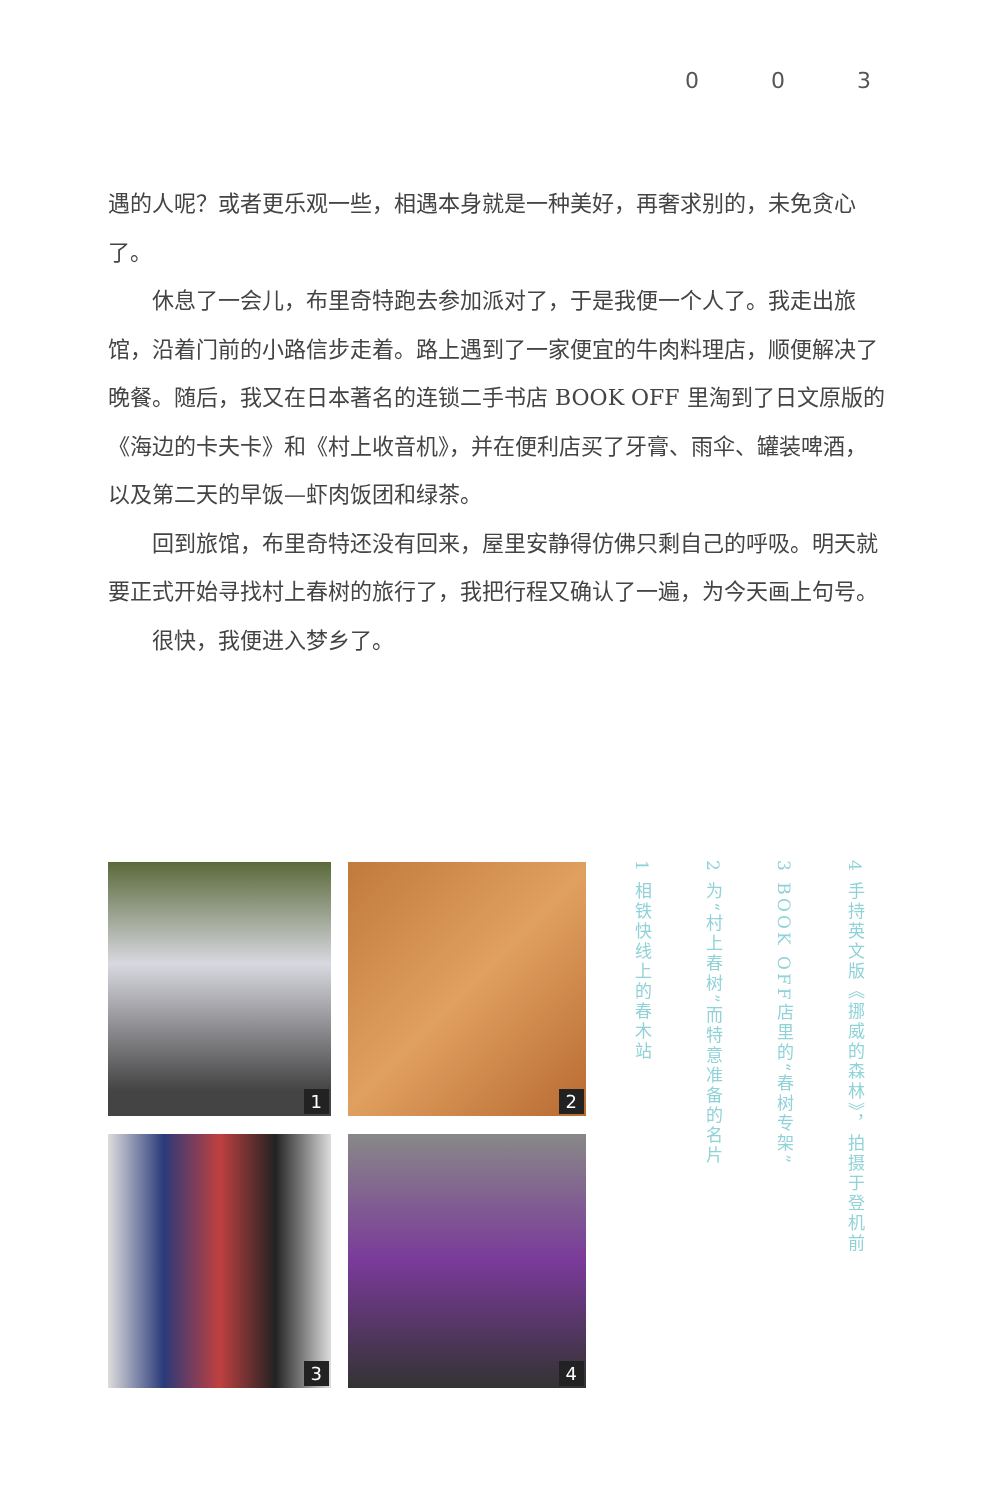003
遇的人呢？或者更乐观一些，相遇本身就是一种美好，再奢求别的，未免贪心了。
休息了一会儿，布里奇特跑去参加派对了，于是我便一个人了。我走出旅馆，沿着门前的小路信步走着。路上遇到了一家便宜的牛肉料理店，顺便解决了晚餐。随后，我又在日本著名的连锁二手书店 BOOK OFF 里淘到了日文原版的《海边的卡夫卡》和《村上收音机》，并在便利店买了牙膏、雨伞、罐装啤酒，以及第二天的早饭—虾肉饭团和绿茶。
回到旅馆，布里奇特还没有回来，屋里安静得仿佛只剩自己的呼吸。明天就要正式开始寻找村上春树的旅行了，我把行程又确认了一遍，为今天画上句号。
很快，我便进入梦乡了。
1
2
3
4
1 相铁快线上的春木站
2 为“村上春树”而特意准备的名片
3 BOOK OFF店里的“春树专架”
4 手持英文版《挪威的森林》，拍摄于登机前